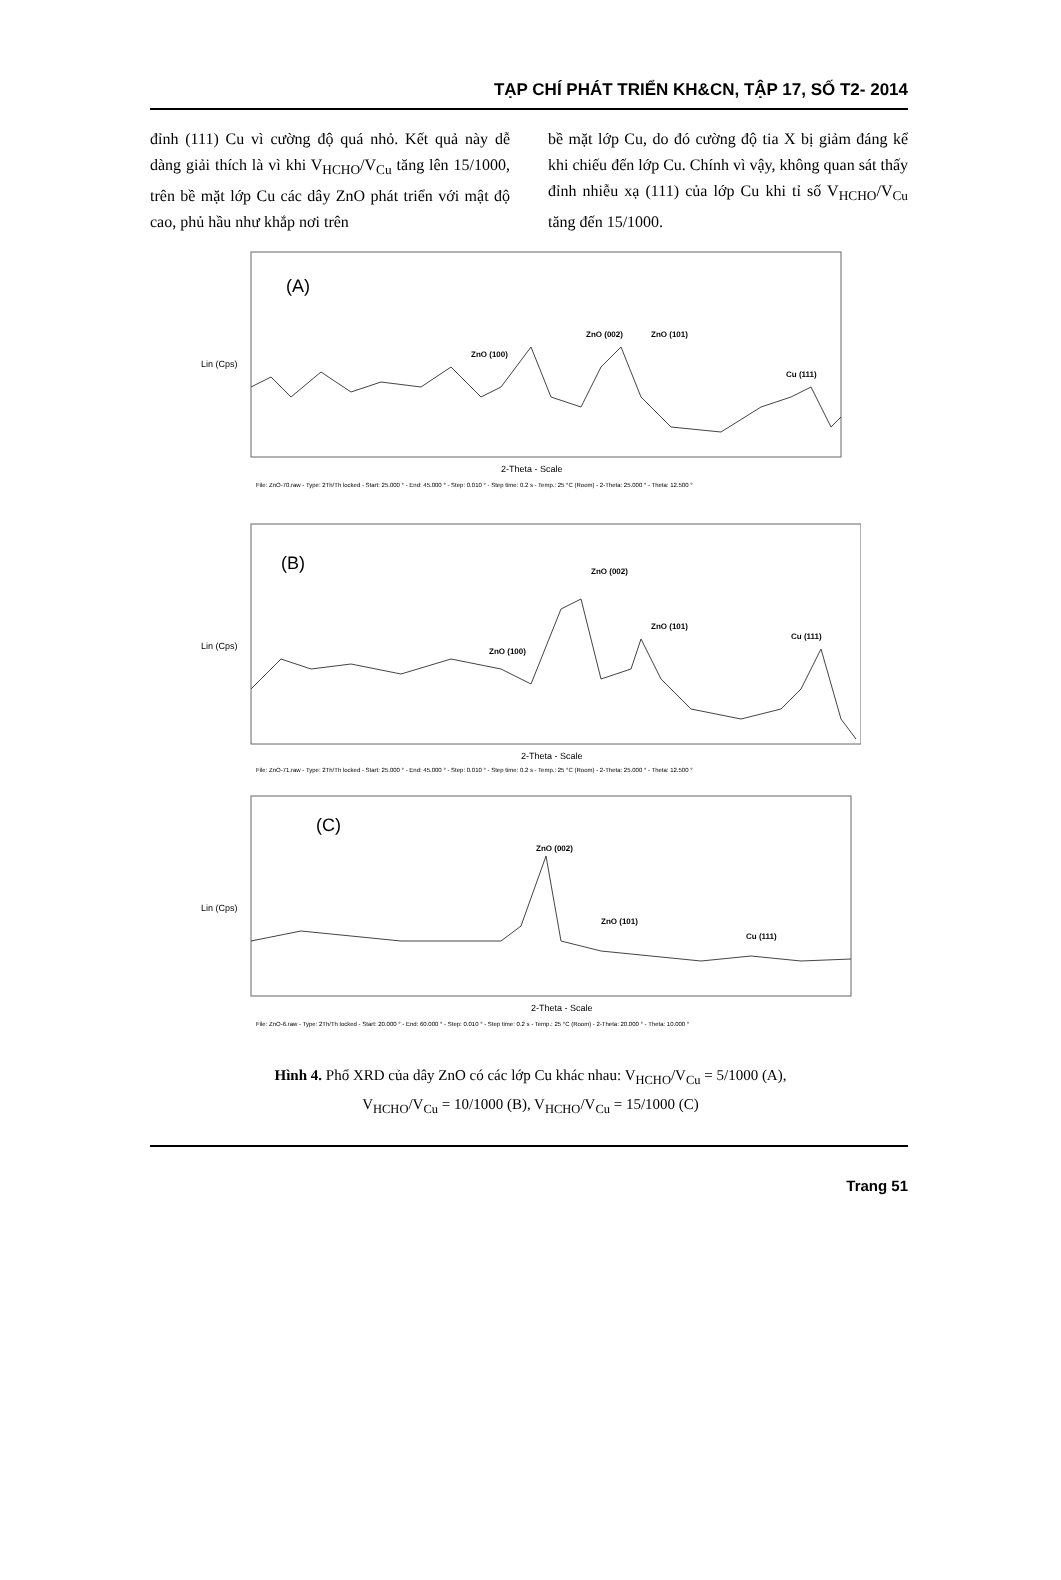TẠP CHÍ PHÁT TRIỂN KH&CN, TẬP 17, SỐ T2- 2014
đỉnh (111) Cu vì cường độ quá nhỏ. Kết quả này dễ dàng giải thích là vì khi V<sub>HCHO</sub>/V<sub>Cu</sub> tăng lên 15/1000, trên bề mặt lớp Cu các dây ZnO phát triển với mật độ cao, phủ hầu như khắp nơi trên
bề mặt lớp Cu, do đó cường độ tia X bị giảm đáng kể khi chiếu đến lớp Cu. Chính vì vậy, không quan sát thấy đỉnh nhiễu xạ (111) của lớp Cu khi tỉ số V<sub>HCHO</sub>/V<sub>Cu</sub> tăng đến 15/1000.
(A)
Lin (Cps)
ZnO (100)
ZnO (002)
ZnO (101)
Cu (111)
2-Theta - Scale
File: ZnO-70.raw - Type: 2Th/Th locked - Start: 25.000 ° - End: 45.000 ° - Step: 0.010 ° - Step time: 0.2 s - Temp.: 25 °C (Room) - 2-Theta: 25.000 ° - Theta: 12.500 °
(B)
Lin (Cps)
ZnO (100)
ZnO (002)
ZnO (101)
Cu (111)
2-Theta - Scale
File: ZnO-71.raw - Type: 2Th/Th locked - Start: 25.000 ° - End: 45.000 ° - Step: 0.010 ° - Step time: 0.2 s - Temp.: 25 °C (Room) - 2-Theta: 25.000 ° - Theta: 12.500 °
(C)
Lin (Cps)
ZnO (002)
ZnO (101)
Cu (111)
2-Theta - Scale
File: ZnO-6.raw - Type: 2Th/Th locked - Start: 20.000 ° - End: 60.000 ° - Step: 0.010 ° - Step time: 0.2 s - Temp.: 25 °C (Room) - 2-Theta: 20.000 ° - Theta: 10.000 °
Hình 4. Phổ XRD của dây ZnO có các lớp Cu khác nhau: V<sub>HCHO</sub>/V<sub>Cu</sub> = 5/1000 (A),
V<sub>HCHO</sub>/V<sub>Cu</sub> = 10/1000 (B), V<sub>HCHO</sub>/V<sub>Cu</sub> = 15/1000 (C)
Trang 51